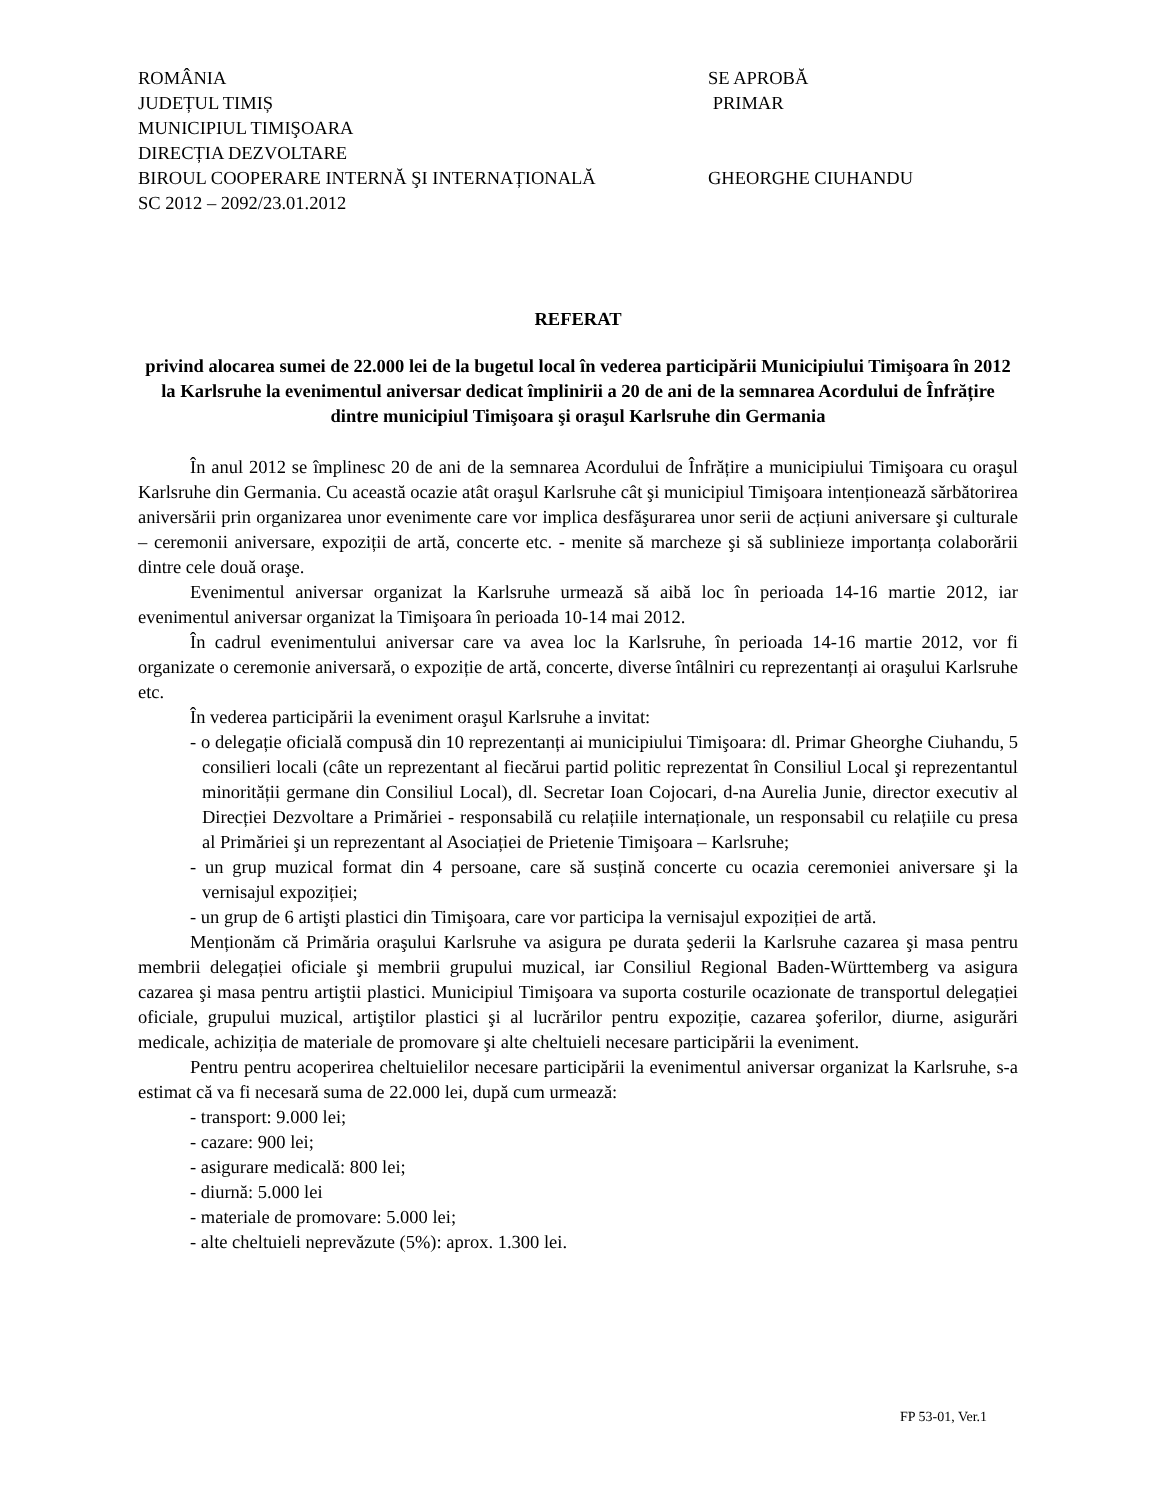ROMÂNIA SE APROBĂ
JUDEȚUL TIMIȘ PRIMAR
MUNICIPIUL TIMIŞOARA
DIRECȚIA DEZVOLTARE
BIROUL COOPERARE INTERNĂ ŞI INTERNAȚIONALĂ GHEORGHE CIUHANDU
SC 2012 – 2092/23.01.2012
REFERAT
privind alocarea sumei de 22.000 lei de la bugetul local în vederea participării Municipiului Timişoara în 2012 la Karlsruhe la evenimentul aniversar dedicat împlinirii a 20 de ani de la semnarea Acordului de Înfrățire dintre municipiul Timişoara şi oraşul Karlsruhe din Germania
În anul 2012 se împlinesc 20 de ani de la semnarea Acordului de Înfrățire a municipiului Timişoara cu oraşul Karlsruhe din Germania. Cu această ocazie atât oraşul Karlsruhe cât şi municipiul Timişoara intenționează sărbătorirea aniversării prin organizarea unor evenimente care vor implica desfăşurarea unor serii de acțiuni aniversare şi culturale – ceremonii aniversare, expoziții de artă, concerte etc. - menite să marcheze şi să sublinieze importanța colaborării dintre cele două oraşe.
Evenimentul aniversar organizat la Karlsruhe urmează să aibă loc în perioada 14-16 martie 2012, iar evenimentul aniversar organizat la Timişoara în perioada 10-14 mai 2012.
În cadrul evenimentului aniversar care va avea loc la Karlsruhe, în perioada 14-16 martie 2012, vor fi organizate o ceremonie aniversară, o expoziție de artă, concerte, diverse întâlniri cu reprezentanți ai oraşului Karlsruhe etc.
În vederea participării la eveniment oraşul Karlsruhe a invitat:
- o delegație oficială compusă din 10 reprezentanți ai municipiului Timişoara: dl. Primar Gheorghe Ciuhandu, 5 consilieri locali (câte un reprezentant al fiecărui partid politic reprezentat în Consiliul Local şi reprezentantul minorității germane din Consiliul Local), dl. Secretar Ioan Cojocari, d-na Aurelia Junie, director executiv al Direcției Dezvoltare a Primăriei - responsabilă cu relațiile internaționale, un responsabil cu relațiile cu presa al Primăriei şi un reprezentant al Asociației de Prietenie Timişoara – Karlsruhe;
- un grup muzical format din 4 persoane, care să susțină concerte cu ocazia ceremoniei aniversare şi la vernisajul expoziției;
- un grup de 6 artişti plastici din Timişoara, care vor participa la vernisajul expoziției de artă.
Menționăm că Primăria oraşului Karlsruhe va asigura pe durata şederii la Karlsruhe cazarea şi masa pentru membrii delegației oficiale şi membrii grupului muzical, iar Consiliul Regional Baden-Württemberg va asigura cazarea şi masa pentru artiştii plastici. Municipiul Timişoara va suporta costurile ocazionate de transportul delegației oficiale, grupului muzical, artiştilor plastici şi al lucrărilor pentru expoziție, cazarea şoferilor, diurne, asigurări medicale, achiziția de materiale de promovare şi alte cheltuieli necesare participării la eveniment.
Pentru pentru acoperirea cheltuielilor necesare participării la evenimentul aniversar organizat la Karlsruhe, s-a estimat că va fi necesară suma de 22.000 lei, după cum urmează:
- transport: 9.000 lei;
- cazare: 900 lei;
- asigurare medicală: 800 lei;
- diurnă: 5.000 lei
- materiale de promovare: 5.000 lei;
- alte cheltuieli neprevăzute (5%): aprox. 1.300 lei.
FP 53-01, Ver.1